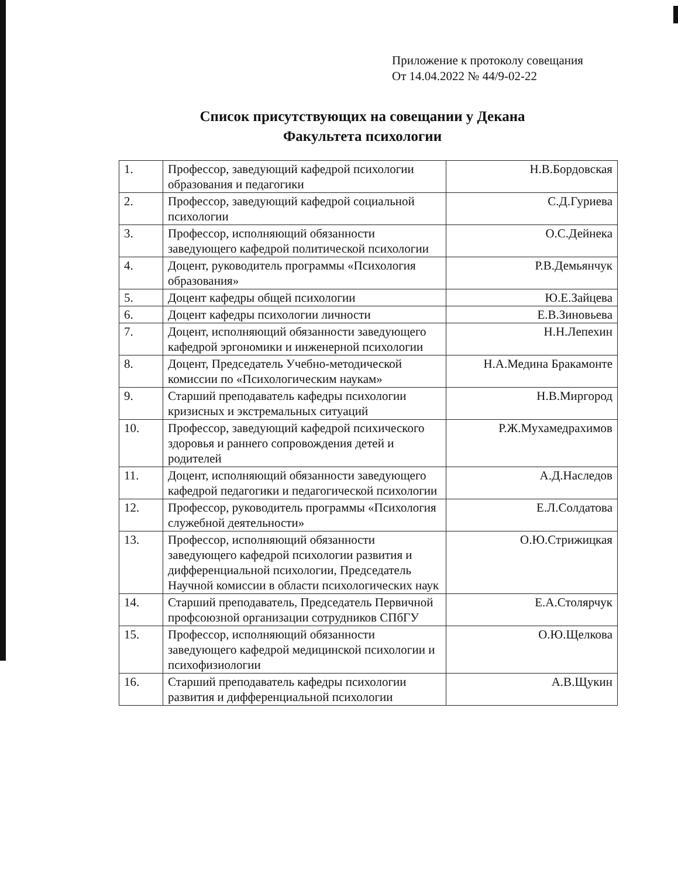Приложение к протоколу совещания
От 14.04.2022 № 44/9-02-22
Список присутствующих на совещании у Декана
Факультета психологии
| 1. | Профессор, заведующий кафедрой психологии образования и педагогики | Н.В.Бордовская |
| 2. | Профессор, заведующий кафедрой социальной психологии | С.Д.Гуриева |
| 3. | Профессор, исполняющий обязанности заведующего кафедрой политической психологии | О.С.Дейнека |
| 4. | Доцент, руководитель программы «Психология образования» | Р.В.Демьянчук |
| 5. | Доцент кафедры общей психологии | Ю.Е.Зайцева |
| 6. | Доцент кафедры психологии личности | Е.В.Зиновьева |
| 7. | Доцент, исполняющий обязанности заведующего кафедрой эргономики и инженерной психологии | Н.Н.Лепехин |
| 8. | Доцент, Председатель Учебно-методической комиссии по «Психологическим наукам» | Н.А.Медина Бракамонте |
| 9. | Старший преподаватель кафедры психологии кризисных и экстремальных ситуаций | Н.В.Миргород |
| 10. | Профессор, заведующий кафедрой психического здоровья и раннего сопровождения детей и родителей | Р.Ж.Мухамедрахимов |
| 11. | Доцент, исполняющий обязанности заведующего кафедрой педагогики и педагогической психологии | А.Д.Наследов |
| 12. | Профессор, руководитель программы «Психология служебной деятельности» | Е.Л.Солдатова |
| 13. | Профессор, исполняющий обязанности заведующего кафедрой психологии развития и дифференциальной психологии, Председатель Научной комиссии в области психологических наук | О.Ю.Стрижицкая |
| 14. | Старший преподаватель, Председатель Первичной профсоюзной организации сотрудников СПбГУ | Е.А.Столярчук |
| 15. | Профессор, исполняющий обязанности заведующего кафедрой медицинской психологии и психофизиологии | О.Ю.Щелкова |
| 16. | Старший преподаватель кафедры психологии развития и дифференциальной психологии | А.В.Щукин |